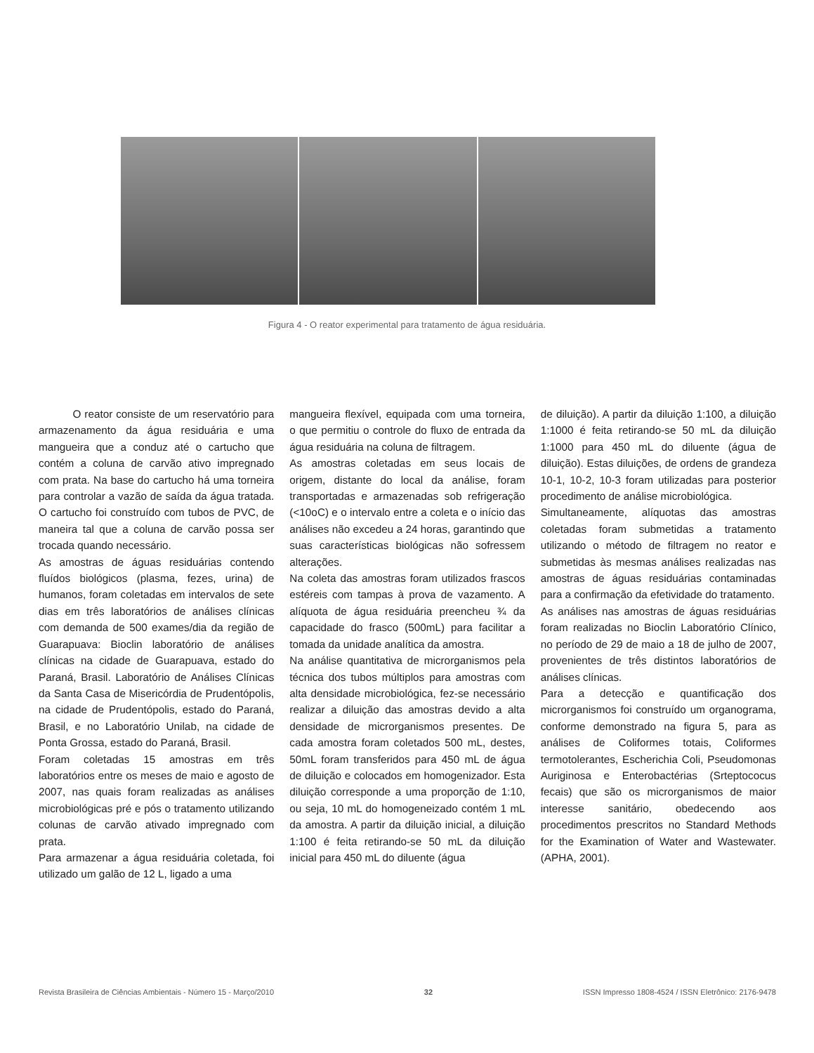Figura 4 - O reator experimental para tratamento de água residuária.
O reator consiste de um reservatório para armazenamento da água residuária e uma mangueira que a conduz até o cartucho que contém a coluna de carvão ativo impregnado com prata. Na base do cartucho há uma torneira para controlar a vazão de saída da água tratada. O cartucho foi construído com tubos de PVC, de maneira tal que a coluna de carvão possa ser trocada quando necessário.
As amostras de águas residuárias contendo fluídos biológicos (plasma, fezes, urina) de humanos, foram coletadas em intervalos de sete dias em três laboratórios de análises clínicas com demanda de 500 exames/dia da região de Guarapuava: Bioclin laboratório de análises clínicas na cidade de Guarapuava, estado do Paraná, Brasil. Laboratório de Análises Clínicas da Santa Casa de Misericórdia de Prudentópolis, na cidade de Prudentópolis, estado do Paraná, Brasil, e no Laboratório Unilab, na cidade de Ponta Grossa, estado do Paraná, Brasil.
Foram coletadas 15 amostras em três laboratórios entre os meses de maio e agosto de 2007, nas quais foram realizadas as análises microbiológicas pré e pós o tratamento utilizando colunas de carvão ativado impregnado com prata.
Para armazenar a água residuária coletada, foi utilizado um galão de 12 L, ligado a uma
mangueira flexível, equipada com uma torneira, o que permitiu o controle do fluxo de entrada da água residuária na coluna de filtragem.
As amostras coletadas em seus locais de origem, distante do local da análise, foram transportadas e armazenadas sob refrigeração (<10oC) e o intervalo entre a coleta e o início das análises não excedeu a 24 horas, garantindo que suas características biológicas não sofressem alterações.
Na coleta das amostras foram utilizados frascos estéreis com tampas à prova de vazamento. A alíquota de água residuária preencheu ¾ da capacidade do frasco (500mL) para facilitar a tomada da unidade analítica da amostra.
Na análise quantitativa de microrganismos pela técnica dos tubos múltiplos para amostras com alta densidade microbiológica, fez-se necessário realizar a diluição das amostras devido a alta densidade de microrganismos presentes. De cada amostra foram coletados 500 mL, destes, 50mL foram transferidos para 450 mL de água de diluição e colocados em homogenizador. Esta diluição corresponde a uma proporção de 1:10, ou seja, 10 mL do homogeneizado contém 1 mL da amostra. A partir da diluição inicial, a diluição 1:100 é feita retirando-se 50 mL da diluição inicial para 450 mL do diluente (água
de diluição). A partir da diluição 1:100, a diluição 1:1000 é feita retirando-se 50 mL da diluição 1:1000 para 450 mL do diluente (água de diluição). Estas diluições, de ordens de grandeza 10-1, 10-2, 10-3 foram utilizadas para posterior procedimento de análise microbiológica.
Simultaneamente, alíquotas das amostras coletadas foram submetidas a tratamento utilizando o método de filtragem no reator e submetidas às mesmas análises realizadas nas amostras de águas residuárias contaminadas para a confirmação da efetividade do tratamento.
As análises nas amostras de águas residuárias foram realizadas no Bioclin Laboratório Clínico, no período de 29 de maio a 18 de julho de 2007, provenientes de três distintos laboratórios de análises clínicas.
Para a detecção e quantificação dos microrganismos foi construído um organograma, conforme demonstrado na figura 5, para as análises de Coliformes totais, Coliformes termotolerantes, Escherichia Coli, Pseudomonas Auriginosa e Enterobactérias (Srteptococus fecais) que são os microrganismos de maior interesse sanitário, obedecendo aos procedimentos prescritos no Standard Methods for the Examination of Water and Wastewater. (APHA, 2001).
Revista Brasileira de Ciências Ambientais - Número 15 - Março/2010 32 ISSN Impresso 1808-4524 / ISSN Eletrônico: 2176-9478